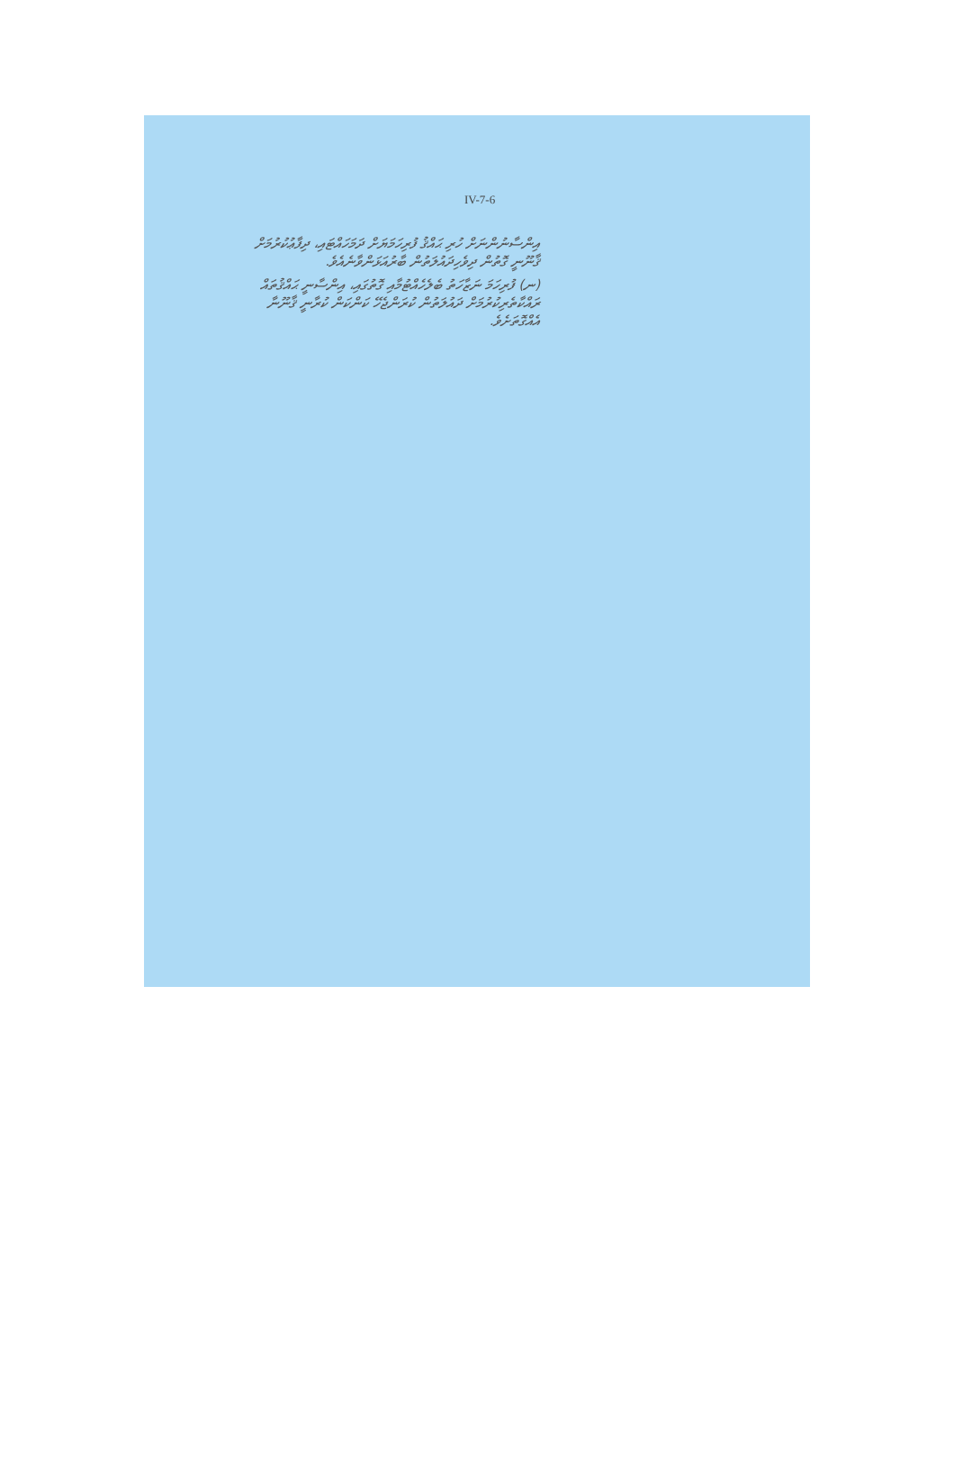IV-7-6
އިންސާނުންނަށް ހުރި ޙައްޤު ފުރިހަމަޔަށް ދަމަހައްޓައި، ދިފާޢުކުރުމަށް ޤާނޫނީ ގޮތުން ދިވެހިދައުލަތުން ބާރުއަޅަންވާނެއެވެ.
(ނ) ފުރިހަމަ ނަޒާހަތު ބެލެހެއްޓުމާއި ގޮތުގައި، އިންސާނީ ޙައްޤުތައް ރައްކާތެރިކުރުމަށް ދައުލަތުން ކުރަންޖެހޭ ކަންކަން ކުރާނީ ޤާނޫނާ އެއްގޮތަށެވެ.